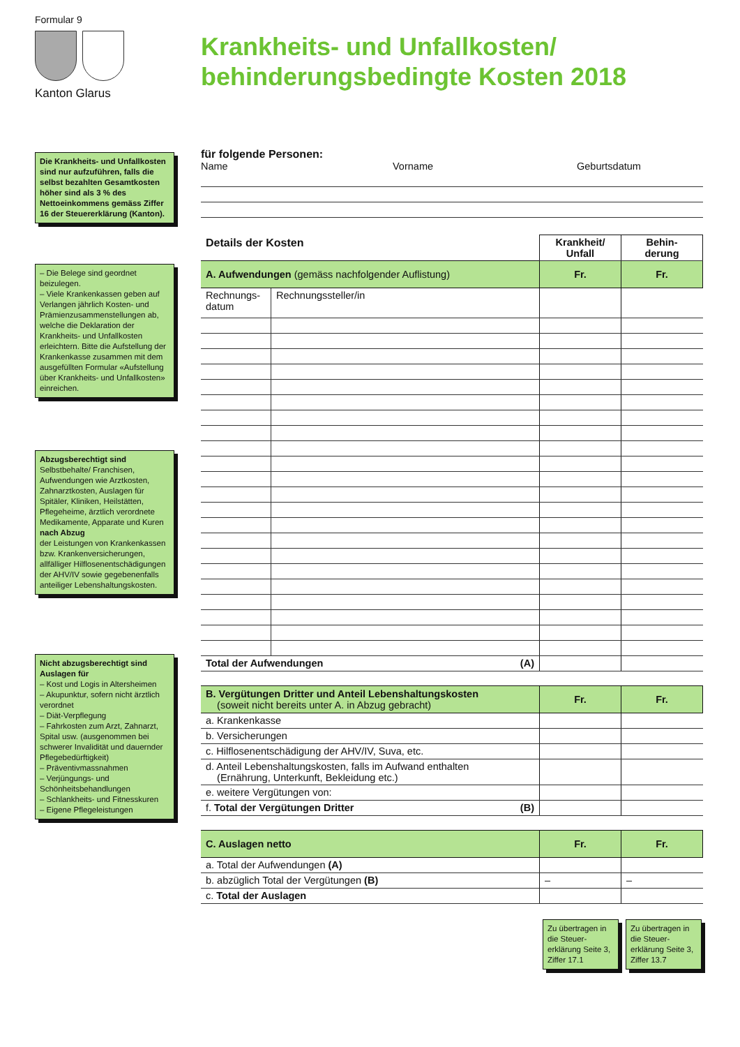Formular 9
Kanton Glarus
Krankheits- und Unfallkosten/
behinderungsbedingte Kosten 2018
Die Krankheits- und Unfallkosten sind nur aufzuführen, falls die selbst bezahlten Gesamtkosten höher sind als 3 % des Nettoeinkommens gemäss Ziffer 16 der Steuererklärung (Kanton).
– Die Belege sind geordnet beizulegen.
– Viele Krankenkassen geben auf Verlangen jährlich Kosten- und Prämienzusammenstellungen ab, welche die Deklaration der Krankheits- und Unfallkosten erleichtern. Bitte die Aufstellung der Krankenkasse zusammen mit dem ausgefüllten Formular «Aufstellung über Krankheits- und Unfallkosten» einreichen.
Abzugsberechtigt sind
Selbstbehalte/ Franchisen, Aufwendungen wie Arztkosten, Zahnarztkosten, Auslagen für Spitäler, Kliniken, Heilstätten, Pflegeheime, ärztlich verordnete Medikamente, Apparate und Kuren
nach Abzug
der Leistungen von Krankenkassen bzw. Krankenversicherungen, allfälliger Hilflosenentschädigungen der AHV/IV sowie gegebenenfalls anteiliger Lebenshaltungskosten.
Nicht abzugsberechtigt sind Auslagen für
– Kost und Logis in Altersheimen
– Akupunktur, sofern nicht ärztlich verordnet
– Diät-Verpflegung
– Fahrkosten zum Arzt, Zahnarzt, Spital usw. (ausgenommen bei schwerer Invalidität und dauernder Pflegebedürftigkeit)
– Präventivmassnahmen
– Verjüngungs- und Schönheitsbehandlungen
– Schlankheits- und Fitnesskuren
– Eigene Pflegeleistungen
für folgende Personen:
Name Vorname Geburtsdatum
| Details der Kosten | | Krankheit/ Unfall | Behin- derung |
| --- | --- | --- | --- |
| A. Aufwendungen (gemäss nachfolgender Auflistung) | | Fr. | Fr. |
| Rechnungs- datum | Rechnungssteller/in | | |
| Total der Aufwendungen (A) | | | |
| B. Vergütungen Dritter und Anteil Lebenshaltungskosten (soweit nicht bereits unter A. in Abzug gebracht) | Fr. | Fr. |
| a. Krankenkasse | | |
| b. Versicherungen | | |
| c. Hilflosenentschädigung der AHV/IV, Suva, etc. | | |
| d. Anteil Lebenshaltungskosten, falls im Aufwand enthalten (Ernährung, Unterkunft, Bekleidung etc.) | | |
| e. weitere Vergütungen von: | | |
| f. Total der Vergütungen Dritter (B) | | |
| C. Auslagen netto | Fr. | Fr. |
| a. Total der Aufwendungen (A) | | |
| b. abzüglich Total der Vergütungen (B) | – | – |
| c. Total der Auslagen | | |
Zu übertragen in die Steuer-erklärung Seite 3, Ziffer 17.1
Zu übertragen in die Steuer-erklärung Seite 3, Ziffer 13.7